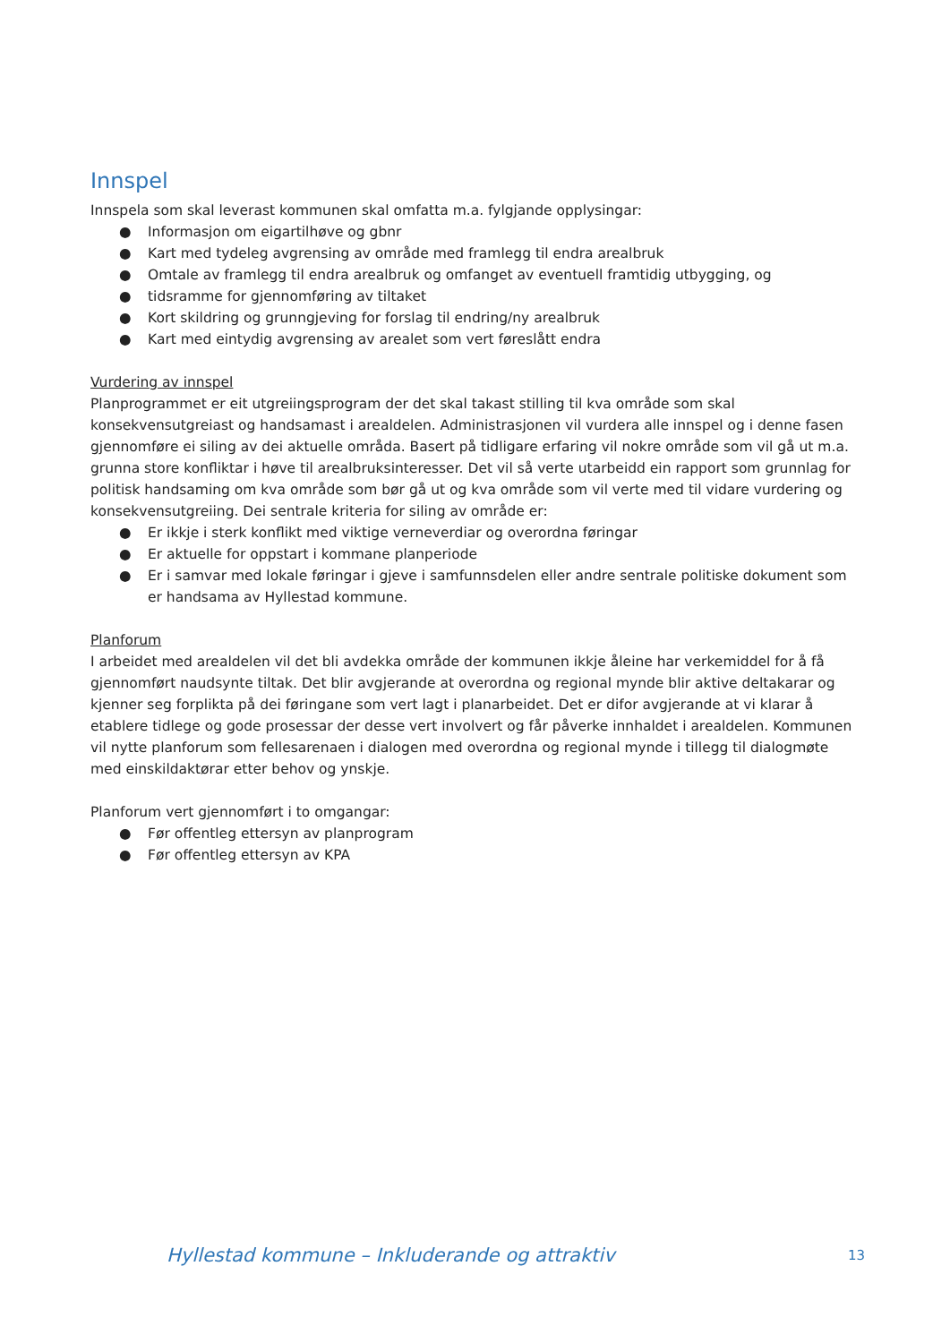Innspel
Innspela som skal leverast kommunen skal omfatta m.a. fylgjande opplysingar:
● Informasjon om eigartilhøve og gbnr
● Kart med tydeleg avgrensing av område med framlegg til endra arealbruk
● Omtale av framlegg til endra arealbruk og omfanget av eventuell framtidig utbygging, og
● tidsramme for gjennomføring av tiltaket
● Kort skildring og grunngjeving for forslag til endring/ny arealbruk
● Kart med eintydig avgrensing av arealet som vert føreslått endra
Vurdering av innspel
Planprogrammet er eit utgreiingsprogram der det skal takast stilling til kva område som skal konsekvensutgreiast og handsamast i arealdelen. Administrasjonen vil vurdera alle innspel og i denne fasen gjennomføre ei siling av dei aktuelle områda. Basert på tidligare erfaring vil nokre område som vil gå ut m.a. grunna store konfliktar i høve til arealbruksinteresser. Det vil så verte utarbeidd ein rapport som grunnlag for politisk handsaming om kva område som bør gå ut og kva område som vil verte med til vidare vurdering og konsekvensutgreiing. Dei sentrale kriteria for siling av område er:
● Er ikkje i sterk konflikt med viktige verneverdiar og overordna føringar
● Er aktuelle for oppstart i kommane planperiode
● Er i samvar med lokale føringar i gjeve i samfunnsdelen eller andre sentrale politiske dokument som er handsama av Hyllestad kommune.
Planforum
I arbeidet med arealdelen vil det bli avdekka område der kommunen ikkje åleine har verkemiddel for å få gjennomført naudsynte tiltak. Det blir avgjerande at overordna og regional mynde blir aktive deltakarar og kjenner seg forplikta på dei føringane som vert lagt i planarbeidet. Det er difor avgjerande at vi klarar å etablere tidlege og gode prosessar der desse vert involvert og får påverke innhaldet i arealdelen. Kommunen vil nytte planforum som fellesarenaen i dialogen med overordna og regional mynde i tillegg til dialogmøte med einskildaktørar etter behov og ynskje.
Planforum vert gjennomført i to omgangar:
● Før offentleg ettersyn av planprogram
● Før offentleg ettersyn av KPA
Hyllestad kommune – Inkluderande og attraktiv 13